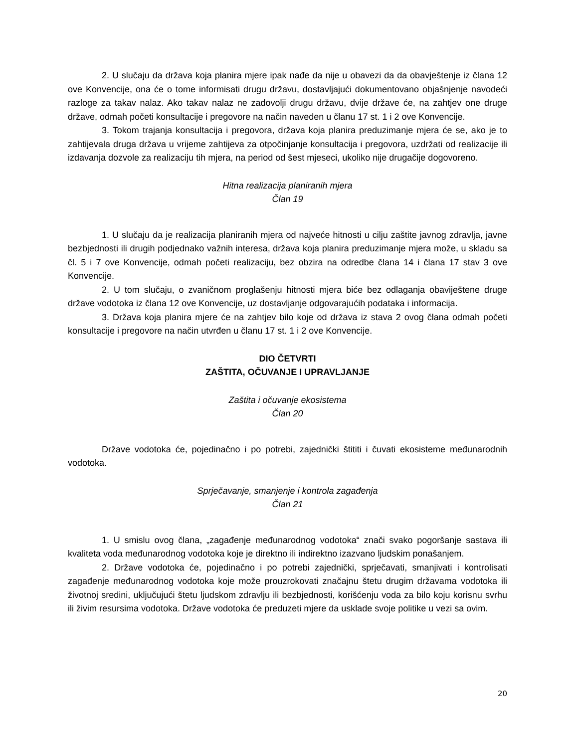2. U slučaju da država koja planira mjere ipak nađe da nije u obavezi da da obavještenje iz člana 12 ove Konvencije, ona će o tome informisati drugu državu, dostavljajući dokumentovano objašnjenje navodeći razloge za takav nalaz. Ako takav nalaz ne zadovolji drugu državu, dvije države će, na zahtjev one druge države, odmah početi konsultacije i pregovore na način naveden u članu 17 st. 1 i 2 ove Konvencije.
3. Tokom trajanja konsultacija i pregovora, država koja planira preduzimanje mjera će se, ako je to zahtijevala druga država u vrijeme zahtijeva za otpočinjanje konsultacija i pregovora, uzdržati od realizacije ili izdavanja dozvole za realizaciju tih mjera, na period od šest mjeseci, ukoliko nije drugačije dogovoreno.
Hitna realizacija planiranih mjera
Član 19
1. U slučaju da je realizacija planiranih mjera od najveće hitnosti u cilju zaštite javnog zdravlja, javne bezbjednosti ili drugih podjednako važnih interesa, država koja planira preduzimanje mjera može, u skladu sa čl. 5 i 7 ove Konvencije, odmah početi realizaciju, bez obzira na odredbe člana 14 i člana 17 stav 3 ove Konvencije.
2. U tom slučaju, o zvaničnom proglašenju hitnosti mjera biće bez odlaganja obaviještene druge države vodotoka iz člana 12 ove Konvencije, uz dostavljanje odgovarajućih podataka i informacija.
3. Država koja planira mjere će na zahtjev bilo koje od država iz stava 2 ovog člana odmah početi konsultacije i pregovore na način utvrđen u članu 17 st. 1 i 2 ove Konvencije.
DIO ČETVRTI
ZAŠTITA, OČUVANJE I UPRAVLJANJE
Zaštita i očuvanje ekosistema
Član 20
Države vodotoka će, pojedinačno i po potrebi, zajednički štititi i čuvati ekosisteme međunarodnih vodotoka.
Sprječavanje, smanjenje i kontrola zagađenja
Član 21
1. U smislu ovog člana, „zagađenje međunarodnog vodotoka“ znači svako pogoršanje sastava ili kvaliteta voda međunarodnog vodotoka koje je direktno ili indirektno izazvano ljudskim ponašanjem.
2. Države vodotoka će, pojedinačno i po potrebi zajednički, sprječavati, smanjivati i kontrolisati zagađenje međunarodnog vodotoka koje može prouzrokovati značajnu štetu drugim državama vodotoka ili životnoj sredini, uključujući štetu ljudskom zdravlju ili bezbjednosti, korišćenju voda za bilo koju korisnu svrhu ili živim resursima vodotoka. Države vodotoka će preduzeti mjere da usklade svoje politike u vezi sa ovim.
20